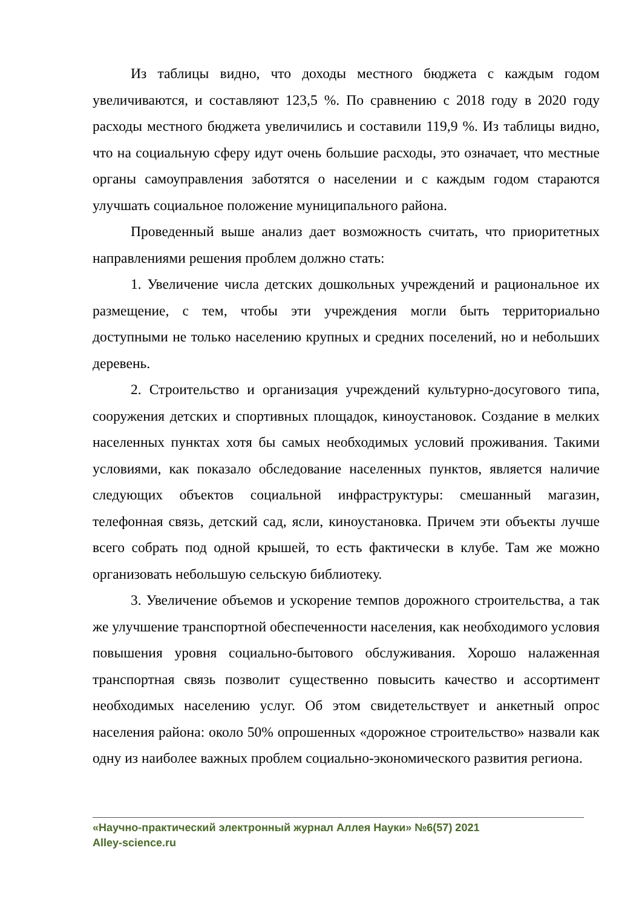Из таблицы видно, что доходы местного бюджета с каждым годом увеличиваются, и составляют 123,5 %. По сравнению с 2018 году в 2020 году расходы местного бюджета увеличились и составили 119,9 %. Из таблицы видно, что на социальную сферу идут очень большие расходы, это означает, что местные органы самоуправления заботятся о населении и с каждым годом стараются улучшать социальное положение муниципального района.
Проведенный выше анализ дает возможность считать, что приоритетных направлениями решения проблем должно стать:
1. Увеличение числа детских дошкольных учреждений и рациональное их размещение, с тем, чтобы эти учреждения могли быть территориально доступными не только населению крупных и средних поселений, но и небольших деревень.
2. Строительство и организация учреждений культурно-досугового типа, сооружения детских и спортивных площадок, киноустановок. Создание в мелких населенных пунктах хотя бы самых необходимых условий проживания. Такими условиями, как показало обследование населенных пунктов, является наличие следующих объектов социальной инфраструктуры: смешанный магазин, телефонная связь, детский сад, ясли, киноустановка. Причем эти объекты лучше всего собрать под одной крышей, то есть фактически в клубе. Там же можно организовать небольшую сельскую библиотеку.
3. Увеличение объемов и ускорение темпов дорожного строительства, а так же улучшение транспортной обеспеченности населения, как необходимого условия повышения уровня социально-бытового обслуживания. Хорошо налаженная транспортная связь позволит существенно повысить качество и ассортимент необходимых населению услуг. Об этом свидетельствует и анкетный опрос населения района: около 50% опрошенных «дорожное строительство» назвали как одну из наиболее важных проблем социально-экономического развития региона.
«Научно-практический электронный журнал Аллея Науки» №6(57) 2021
Alley-science.ru